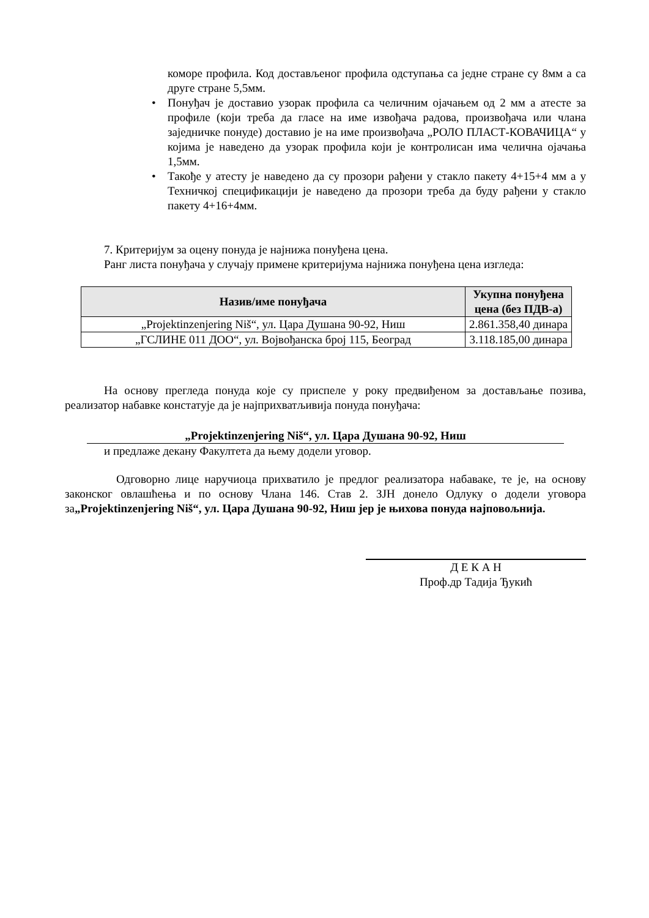коморе профила. Код достављеног профила одступања са једне стране су 8мм а са друге стране 5,5мм.
• Понуђач је доставио узорак профила са челичним ојачањем од 2 мм а атесте за профиле (који треба да гласе на име извођача радова, произвођача или члана заједничке понуде) доставио је на име произвођача „РОЛО ПЛАСТ-КОВАЧИЦА“ у којима је наведено да узорак профила који је контролисан има челична ојачања 1,5мм.
• Такође у атесту је наведено да су прозори рађени у стакло пакету 4+15+4 мм а у Техничкој спецификацији је наведено да прозори треба да буду рађени у стакло пакету 4+16+4мм.
7. Критеријум за оцену понуда је најнижа понуђена цена.
Ранг листа понуђача у случају примене критеријума најнижа понуђена цена изгледа:
| Назив/име понуђача | Укупна понуђена цена (без ПДВ-а) |
| --- | --- |
| „Projektinzenjering Niš“, ул. Цара Душана 90-92, Ниш | 2.861.358,40 динара |
| „ГСЛИНЕ 011 ДОО“, ул. Војвођанска број 115, Београд | 3.118.185,00 динара |
На основу прегледа понуда које су приспеле у року предвиђеном за достављање позива, реализатор набавке констатује да је најприхватљивија понуда понуђача:
„Projektinzenjering Niš“, ул. Цара Душана 90-92, Ниш
и предлаже декану Факултета да њему додели уговор.
Одговорно лице наручиоца прихватило је предлог реализатора набаваке, те је, на основу законског овлашћења и по основу Члана 146. Став 2. ЗЈН донело Одлуку о додели уговора за„Projektinzenjering Niš“, ул. Цара Душана 90-92, Ниш јер је њихова понуда најповољнија.
Д Е К А Н
Проф.др Тадија Ђукић